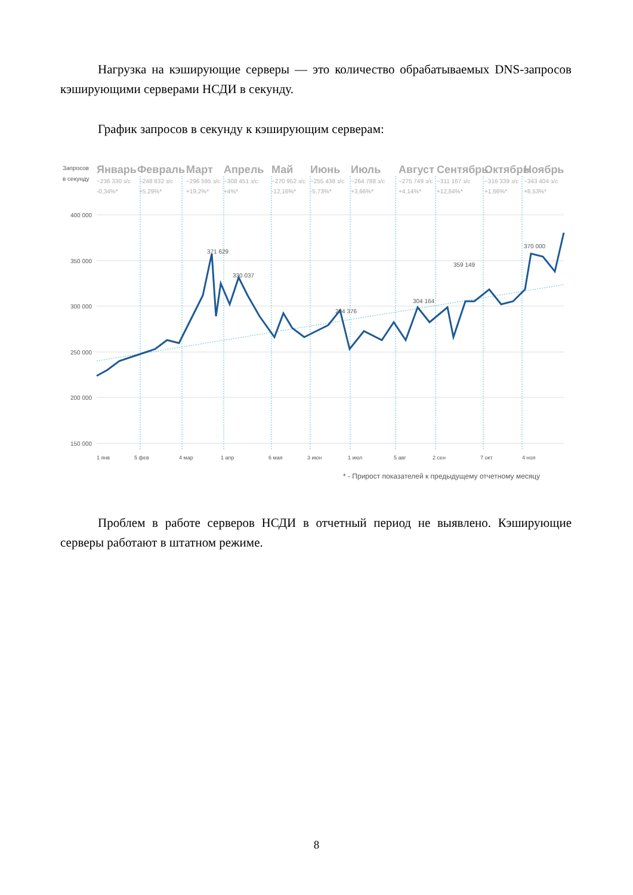Нагрузка на кэширующие серверы — это количество обрабатываемых DNS-запросов кэширующими серверами НСДИ в секунду.
График запросов в секунду к кэширующим серверам:
Запросов
в секунду
Январь
Февраль
Март
Апрель
Май
Июнь
Июль
Август
Сентябрь
Октябрь
Ноябрь
~236 330 з/с
-0,34%*
~248 832 з/с
+5,29%*
~296 595 з/с
+19,2%*
~308 451 з/с
+4%*
~270 952 з/с
-12,16%*
~255 438 з/с
-5,73%*
~264 788 з/с
+3,66%*
~275 749 з/с
+4,14%*
~311 167 з/с
+12,84%*
~316 339 з/с
+1,66%*
~343 404 з/с
+8,53%*
400 000
350 000
300 000
250 000
200 000
150 000
371 629
330 037
294 376
304 164
359 149
370 000
1 янв
5 фев
4 мар
1 апр
6 мая
3 июн
1 июл
5 авг
2 сен
7 окт
4 ноя
* - Прирост показателей к предыдущему отчетному месяцу
Проблем в работе серверов НСДИ в отчетный период не выявлено. Кэширующие серверы работают в штатном режиме.
8